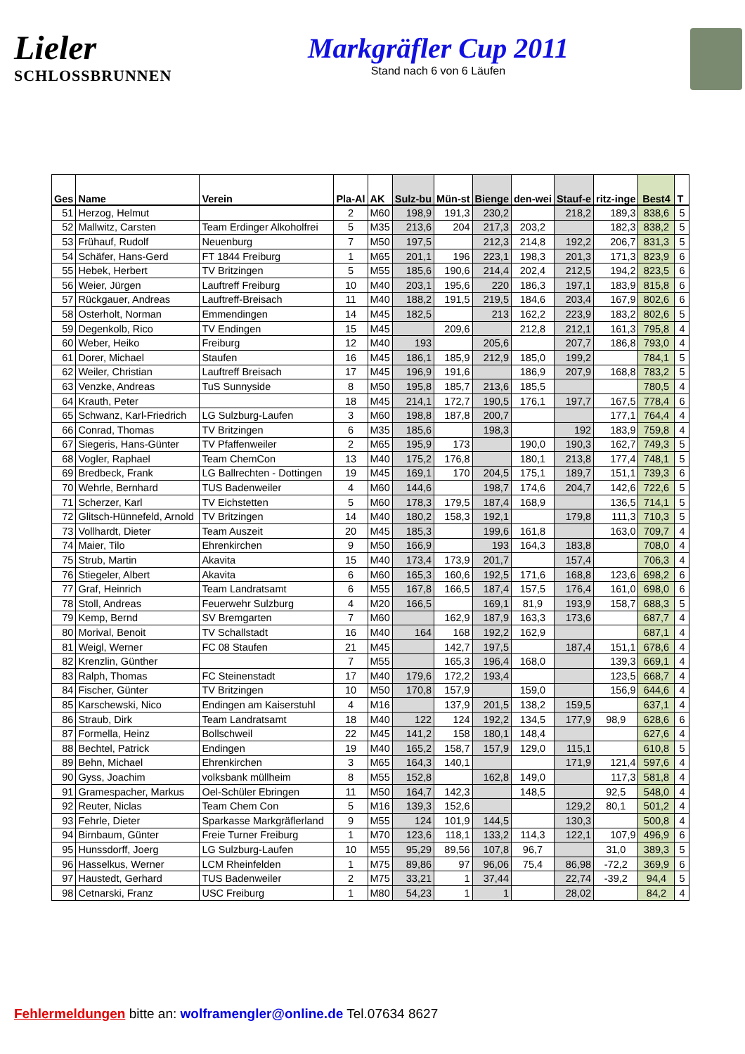Lieler
SCHLOSSBRUNNEN
Markgräfler Cup 2011
Stand nach 6 von 6 Läufen
| Ges | Name | Verein | Pla-Al | AK | Sulz-bu | Mün-st | Bienge | den-wei | Stauf-e | ritz-inge | Best4 | T |
| --- | --- | --- | --- | --- | --- | --- | --- | --- | --- | --- | --- | --- |
| 51 | Herzog, Helmut | | 2 | M60 | 198,9 | 191,3 | 230,2 | | 218,2 | 189,3 | 838,6 | 5 |
| 52 | Mallwitz, Carsten | Team Erdinger Alkoholfrei | 5 | M35 | 213,6 | 204 | 217,3 | 203,2 | | 182,3 | 838,2 | 5 |
| 53 | Frühauf, Rudolf | Neuenburg | 7 | M50 | 197,5 | | 212,3 | 214,8 | 192,2 | 206,7 | 831,3 | 5 |
| 54 | Schäfer, Hans-Gerd | FT 1844 Freiburg | 1 | M65 | 201,1 | 196 | 223,1 | 198,3 | 201,3 | 171,3 | 823,9 | 6 |
| 55 | Hebek, Herbert | TV Britzingen | 5 | M55 | 185,6 | 190,6 | 214,4 | 202,4 | 212,5 | 194,2 | 823,5 | 6 |
| 56 | Weier, Jürgen | Lauftreff Freiburg | 10 | M40 | 203,1 | 195,6 | 220 | 186,3 | 197,1 | 183,9 | 815,8 | 6 |
| 57 | Rückgauer, Andreas | Lauftreff-Breisach | 11 | M40 | 188,2 | 191,5 | 219,5 | 184,6 | 203,4 | 167,9 | 802,6 | 6 |
| 58 | Osterholt, Norman | Emmendingen | 14 | M45 | 182,5 | | 213 | 162,2 | 223,9 | 183,2 | 802,6 | 5 |
| 59 | Degenkolb, Rico | TV Endingen | 15 | M45 | | 209,6 | | 212,8 | 212,1 | 161,3 | 795,8 | 4 |
| 60 | Weber, Heiko | Freiburg | 12 | M40 | 193 | | 205,6 | | 207,7 | 186,8 | 793,0 | 4 |
| 61 | Dorer, Michael | Staufen | 16 | M45 | 186,1 | 185,9 | 212,9 | 185,0 | 199,2 | | 784,1 | 5 |
| 62 | Weiler, Christian | Lauftreff Breisach | 17 | M45 | 196,9 | 191,6 | | 186,9 | 207,9 | 168,8 | 783,2 | 5 |
| 63 | Venzke, Andreas | TuS Sunnyside | 8 | M50 | 195,8 | 185,7 | 213,6 | 185,5 | | | 780,5 | 4 |
| 64 | Krauth, Peter | | 18 | M45 | 214,1 | 172,7 | 190,5 | 176,1 | 197,7 | 167,5 | 778,4 | 6 |
| 65 | Schwanz, Karl-Friedrich | LG Sulzburg-Laufen | 3 | M60 | 198,8 | 187,8 | 200,7 | | | 177,1 | 764,4 | 4 |
| 66 | Conrad, Thomas | TV Britzingen | 6 | M35 | 185,6 | | 198,3 | | 192 | 183,9 | 759,8 | 4 |
| 67 | Siegeris, Hans-Günter | TV Pfaffenweiler | 2 | M65 | 195,9 | 173 | | 190,0 | 190,3 | 162,7 | 749,3 | 5 |
| 68 | Vogler, Raphael | Team ChemCon | 13 | M40 | 175,2 | 176,8 | | 180,1 | 213,8 | 177,4 | 748,1 | 5 |
| 69 | Bredbeck, Frank | LG Ballrechten - Dottingen | 19 | M45 | 169,1 | 170 | 204,5 | 175,1 | 189,7 | 151,1 | 739,3 | 6 |
| 70 | Wehrle, Bernhard | TUS Badenweiler | 4 | M60 | 144,6 | | 198,7 | 174,6 | 204,7 | 142,6 | 722,6 | 5 |
| 71 | Scherzer, Karl | TV Eichstetten | 5 | M60 | 178,3 | 179,5 | 187,4 | 168,9 | | 136,5 | 714,1 | 5 |
| 72 | Glitsch-Hünnefeld, Arnold | TV Britzingen | 14 | M40 | 180,2 | 158,3 | 192,1 | | 179,8 | 111,3 | 710,3 | 5 |
| 73 | Vollhardt, Dieter | Team Auszeit | 20 | M45 | 185,3 | | 199,6 | 161,8 | | 163,0 | 709,7 | 4 |
| 74 | Maier, Tilo | Ehrenkirchen | 9 | M50 | 166,9 | | 193 | 164,3 | 183,8 | | 708,0 | 4 |
| 75 | Strub, Martin | Akavita | 15 | M40 | 173,4 | 173,9 | 201,7 | | 157,4 | | 706,3 | 4 |
| 76 | Stiegeler, Albert | Akavita | 6 | M60 | 165,3 | 160,6 | 192,5 | 171,6 | 168,8 | 123,6 | 698,2 | 6 |
| 77 | Graf, Heinrich | Team Landratsamt | 6 | M55 | 167,8 | 166,5 | 187,4 | 157,5 | 176,4 | 161,0 | 698,0 | 6 |
| 78 | Stoll, Andreas | Feuerwehr Sulzburg | 4 | M20 | 166,5 | | 169,1 | 81,9 | 193,9 | 158,7 | 688,3 | 5 |
| 79 | Kemp, Bernd | SV Bremgarten | 7 | M60 | | 162,9 | 187,9 | 163,3 | 173,6 | | 687,7 | 4 |
| 80 | Morival, Benoit | TV Schallstadt | 16 | M40 | 164 | 168 | 192,2 | 162,9 | | | 687,1 | 4 |
| 81 | Weigl, Werner | FC 08 Staufen | 21 | M45 | | 142,7 | 197,5 | | 187,4 | 151,1 | 678,6 | 4 |
| 82 | Krenzlin, Günther | | 7 | M55 | | 165,3 | 196,4 | 168,0 | | 139,3 | 669,1 | 4 |
| 83 | Ralph, Thomas | FC Steinenstadt | 17 | M40 | 179,6 | 172,2 | 193,4 | | | 123,5 | 668,7 | 4 |
| 84 | Fischer, Günter | TV Britzingen | 10 | M50 | 170,8 | 157,9 | | 159,0 | | 156,9 | 644,6 | 4 |
| 85 | Karschewski, Nico | Endingen am Kaiserstuhl | 4 | M16 | | 137,9 | 201,5 | 138,2 | 159,5 | | 637,1 | 4 |
| 86 | Straub, Dirk | Team Landratsamt | 18 | M40 | 122 | 124 | 192,2 | 134,5 | 177,9 | 98,9 | 628,6 | 6 |
| 87 | Formella, Heinz | Bollschweil | 22 | M45 | 141,2 | 158 | 180,1 | 148,4 | | | 627,6 | 4 |
| 88 | Bechtel, Patrick | Endingen | 19 | M40 | 165,2 | 158,7 | 157,9 | 129,0 | 115,1 | | 610,8 | 5 |
| 89 | Behn, Michael | Ehrenkirchen | 3 | M65 | 164,3 | 140,1 | | | 171,9 | 121,4 | 597,6 | 4 |
| 90 | Gyss, Joachim | volksbank müllheim | 8 | M55 | 152,8 | | 162,8 | 149,0 | | 117,3 | 581,8 | 4 |
| 91 | Gramespacher, Markus | Oel-Schüler Ebringen | 11 | M50 | 164,7 | 142,3 | | 148,5 | | 92,5 | 548,0 | 4 |
| 92 | Reuter, Niclas | Team Chem Con | 5 | M16 | 139,3 | 152,6 | | | 129,2 | 80,1 | 501,2 | 4 |
| 93 | Fehrle, Dieter | Sparkasse Markgräflerland | 9 | M55 | 124 | 101,9 | 144,5 | | 130,3 | | 500,8 | 4 |
| 94 | Birnbaum, Günter | Freie Turner Freiburg | 1 | M70 | 123,6 | 118,1 | 133,2 | 114,3 | 122,1 | 107,9 | 496,9 | 6 |
| 95 | Hunssdorff, Joerg | LG Sulzburg-Laufen | 10 | M55 | 95,29 | 89,56 | 107,8 | 96,7 | | 31,0 | 389,3 | 5 |
| 96 | Hasselkus, Werner | LCM Rheinfelden | 1 | M75 | 89,86 | 97 | 96,06 | 75,4 | 86,98 | -72,2 | 369,9 | 6 |
| 97 | Haustedt, Gerhard | TUS Badenweiler | 2 | M75 | 33,21 | 1 | 37,44 | | 22,74 | -39,2 | 94,4 | 5 |
| 98 | Cetnarski, Franz | USC Freiburg | 1 | M80 | 54,23 | 1 | 1 | | 28,02 | | 84,2 | 4 |
Fehlermeldungen bitte an: wolframengler@online.de Tel.07634 8627